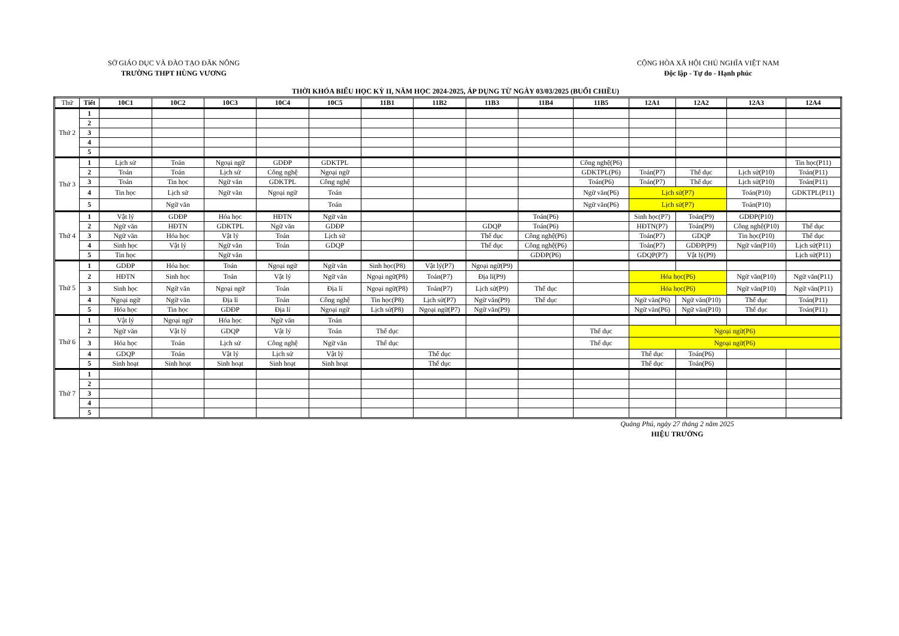SỞ GIÁO DỤC VÀ ĐÀO TẠO ĐĂK NÔNG
TRƯỜNG THPT HÙNG VƯƠNG
CỘNG HÒA XÃ HỘI CHỦ NGHĨA VIỆT NAM
Độc lập - Tự do - Hạnh phúc
THỜI KHÓA BIỂU HỌC KỲ II, NĂM HỌC 2024-2025, ÁP DỤNG TỪ NGÀY 03/03/2025 (BUỔI CHIỀU)
| Thứ | Tiết | 10C1 | 10C2 | 10C3 | 10C4 | 10C5 | 11B1 | 11B2 | 11B3 | 11B4 | 11B5 | 12A1 | 12A2 | 12A3 | 12A4 |
| --- | --- | --- | --- | --- | --- | --- | --- | --- | --- | --- | --- | --- | --- | --- | --- |
| Thứ 2 | 1 | | | | | | | | | | | | | | |
| | 2 | | | | | | | | | | | | | | |
| | 3 | | | | | | | | | | | | | | |
| | 4 | | | | | | | | | | | | | | |
| | 5 | | | | | | | | | | | | | | |
| Thứ 3 | 1 | Lịch sử | Toán | Ngoại ngữ | GDĐP | GDKTPL | | | | | Công nghệ(P6) | | | | Tin học(P11) |
| | 2 | Toán | Toán | Lịch sử | Công nghệ | Ngoại ngữ | | | | | GDKTPL(P6) | Toán(P7) | Thể dục | Lịch sử(P10) | Toán(P11) |
| | 3 | Toán | Tin học | Ngữ văn | GDKTPL | Công nghệ | | | | | Toán(P6) | Toán(P7) | Thể dục | Lịch sử(P10) | Toán(P11) |
| | 4 | Tin học | Lịch sử | Ngữ văn | Ngoại ngữ | Toán | | | | | Ngữ văn(P6) | Lịch sử(P7) | | Toán(P10) | GDKTPL(P11) |
| | 5 | | Ngữ văn | | | Toán | | | | | Ngữ văn(P6) | Lịch sử(P7) | | Toán(P10) | |
| Thứ 4 | 1 | Vật lý | GDĐP | Hóa học | HĐTN | Ngữ văn | | | | Toán(P6) | | Sinh học(P7) | Toán(P9) | GDĐP(P10) | |
| | 2 | Ngữ văn | HĐTN | GDKTPL | Ngữ văn | GDĐP | | | GDQP | Toán(P6) | | HĐTN(P7) | Toán(P9) | Công nghệ(P10) | Thể dục |
| | 3 | Ngữ văn | Hóa học | Vật lý | Toán | Lịch sử | | | Thể dục | Công nghệ(P6) | | Toán(P7) | GDQP | Tin học(P10) | Thể dục |
| | 4 | Sinh học | Vật lý | Ngữ văn | Toán | GDQP | | | Thể dục | Công nghệ(P6) | | Toán(P7) | GDĐP(P9) | Ngữ văn(P10) | Lịch sử(P11) |
| | 5 | Tin học | | Ngữ văn | | | | | | GDĐP(P6) | | GDQP(P7) | Vật lý(P9) | | Lịch sử(P11) |
| Thứ 5 | 1 | GDĐP | Hóa học | Toán | Ngoại ngữ | Ngữ văn | Sinh học(P8) | Vật lý(P7) | Ngoại ngữ(P9) | | | | | | |
| | 2 | HĐTN | Sinh học | Toán | Vật lý | Ngữ văn | Ngoại ngữ(P8) | Toán(P7) | Địa lí(P9) | | | Hóa học(P6) | | Ngữ văn(P10) | Ngữ văn(P11) |
| | 3 | Sinh học | Ngữ văn | Ngoại ngữ | Toán | Địa lí | Ngoại ngữ(P8) | Toán(P7) | Lịch sử(P9) | Thể dục | | Hóa học(P6) | | Ngữ văn(P10) | Ngữ văn(P11) |
| | 4 | Ngoại ngữ | Ngữ văn | Địa lí | Toán | Công nghệ | Tin học(P8) | Lịch sử(P7) | Ngữ văn(P9) | Thể dục | | Ngữ văn(P6) | Ngữ văn(P10) | Thể dục | Toán(P11) |
| | 5 | Hóa học | Tin học | GDĐP | Địa lí | Ngoại ngữ | Lịch sử(P8) | Ngoại ngữ(P7) | Ngữ văn(P9) | | | Ngữ văn(P6) | Ngữ văn(P10) | Thể dục | Toán(P11) |
| Thứ 6 | 1 | Vật lý | Ngoại ngữ | Hóa học | Ngữ văn | Toán | | | | | | | | | |
| | 2 | Ngữ văn | Vật lý | GDQP | Vật lý | Toán | Thể dục | | | | Thể dục | Ngoại ngữ(P6) | | | |
| | 3 | Hóa học | Toán | Lịch sử | Công nghệ | Ngữ văn | Thể dục | | | | Thể dục | Ngoại ngữ(P6) | | | |
| | 4 | GDQP | Toán | Vật lý | Lịch sử | Vật lý | | Thể dục | | | | Thể dục | Toán(P6) | | |
| | 5 | Sinh hoạt | Sinh hoạt | Sinh hoạt | Sinh hoạt | Sinh hoạt | | Thể dục | | | | Thể dục | Toán(P6) | | |
| Thứ 7 | 1 | | | | | | | | | | | | | | |
| | 2 | | | | | | | | | | | | | | |
| | 3 | | | | | | | | | | | | | | |
| | 4 | | | | | | | | | | | | | | |
| | 5 | | | | | | | | | | | | | | |
Quảng Phú, ngày 27 tháng 2 năm 2025
HIỆU TRƯỞNG